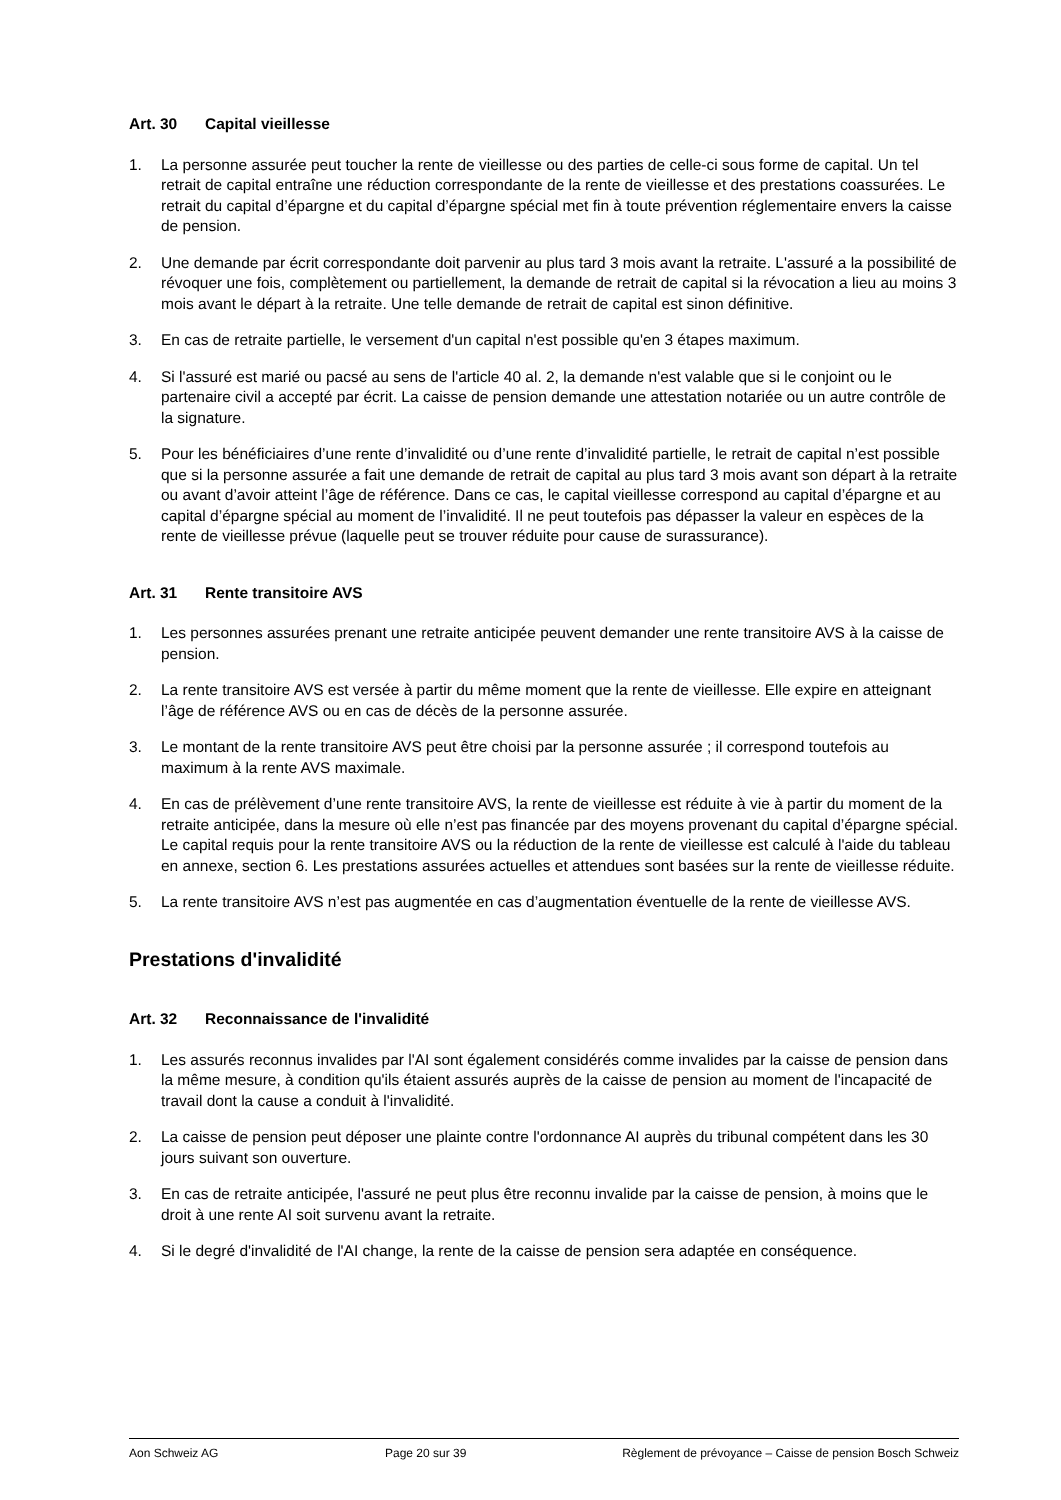Art. 30 Capital vieillesse
1. La personne assurée peut toucher la rente de vieillesse ou des parties de celle-ci sous forme de capital. Un tel retrait de capital entraîne une réduction correspondante de la rente de vieillesse et des prestations coassurées. Le retrait du capital d’épargne et du capital d’épargne spécial met fin à toute prévention réglementaire envers la caisse de pension.
2. Une demande par écrit correspondante doit parvenir au plus tard 3 mois avant la retraite. L'assuré a la possibilité de révoquer une fois, complètement ou partiellement, la demande de retrait de capital si la révocation a lieu au moins 3 mois avant le départ à la retraite. Une telle demande de retrait de capital est sinon définitive.
3. En cas de retraite partielle, le versement d'un capital n'est possible qu'en 3 étapes maximum.
4. Si l'assuré est marié ou pacsé au sens de l'article 40 al. 2, la demande n'est valable que si le conjoint ou le partenaire civil a accepté par écrit. La caisse de pension demande une attestation notariée ou un autre contrôle de la signature.
5. Pour les bénéficiaires d’une rente d’invalidité ou d’une rente d’invalidité partielle, le retrait de capital n’est possible que si la personne assurée a fait une demande de retrait de capital au plus tard 3 mois avant son départ à la retraite ou avant d’avoir atteint l’âge de référence. Dans ce cas, le capital vieillesse correspond au capital d’épargne et au capital d’épargne spécial au moment de l’invalidité. Il ne peut toutefois pas dépasser la valeur en espèces de la rente de vieillesse prévue (laquelle peut se trouver réduite pour cause de surassurance).
Art. 31 Rente transitoire AVS
1. Les personnes assurées prenant une retraite anticipée peuvent demander une rente transitoire AVS à la caisse de pension.
2. La rente transitoire AVS est versée à partir du même moment que la rente de vieillesse. Elle expire en atteignant l’âge de référence AVS ou en cas de décès de la personne assurée.
3. Le montant de la rente transitoire AVS peut être choisi par la personne assurée ; il correspond toutefois au maximum à la rente AVS maximale.
4. En cas de prélèvement d’une rente transitoire AVS, la rente de vieillesse est réduite à vie à partir du moment de la retraite anticipée, dans la mesure où elle n’est pas financée par des moyens provenant du capital d’épargne spécial. Le capital requis pour la rente transitoire AVS ou la réduction de la rente de vieillesse est calculé à l'aide du tableau en annexe, section 6. Les prestations assurées actuelles et attendues sont basées sur la rente de vieillesse réduite.
5. La rente transitoire AVS n’est pas augmentée en cas d’augmentation éventuelle de la rente de vieillesse AVS.
Prestations d'invalidité
Art. 32 Reconnaissance de l'invalidité
1. Les assurés reconnus invalides par l'AI sont également considérés comme invalides par la caisse de pension dans la même mesure, à condition qu'ils étaient assurés auprès de la caisse de pension au moment de l'incapacité de travail dont la cause a conduit à l'invalidité.
2. La caisse de pension peut déposer une plainte contre l'ordonnance AI auprès du tribunal compétent dans les 30 jours suivant son ouverture.
3. En cas de retraite anticipée, l'assuré ne peut plus être reconnu invalide par la caisse de pension, à moins que le droit à une rente AI soit survenu avant la retraite.
4. Si le degré d'invalidité de l'AI change, la rente de la caisse de pension sera adaptée en conséquence.
Aon Schweiz AG Page 20 sur 39 Règlement de prévoyance – Caisse de pension Bosch Schweiz